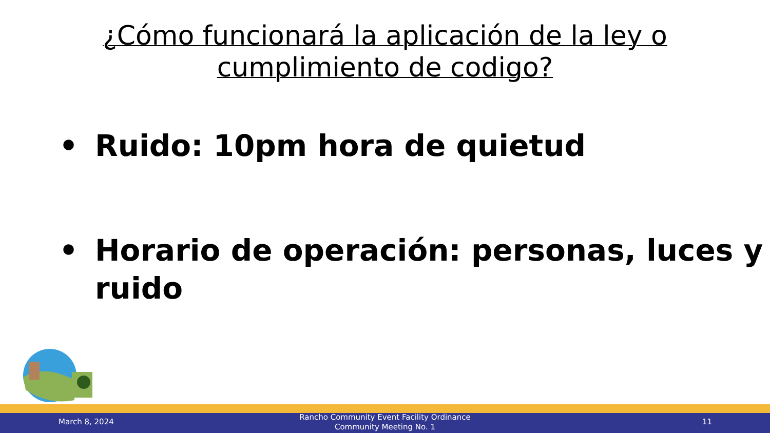¿Cómo funcionará la aplicación de la ley o
cumplimiento de codigo?
• Ruido: 10pm hora de quietud
• Horario de operación: personas, luces y ruido
March 8, 2024
Rancho Community Event Facility Ordinance
Community Meeting No. 1
11